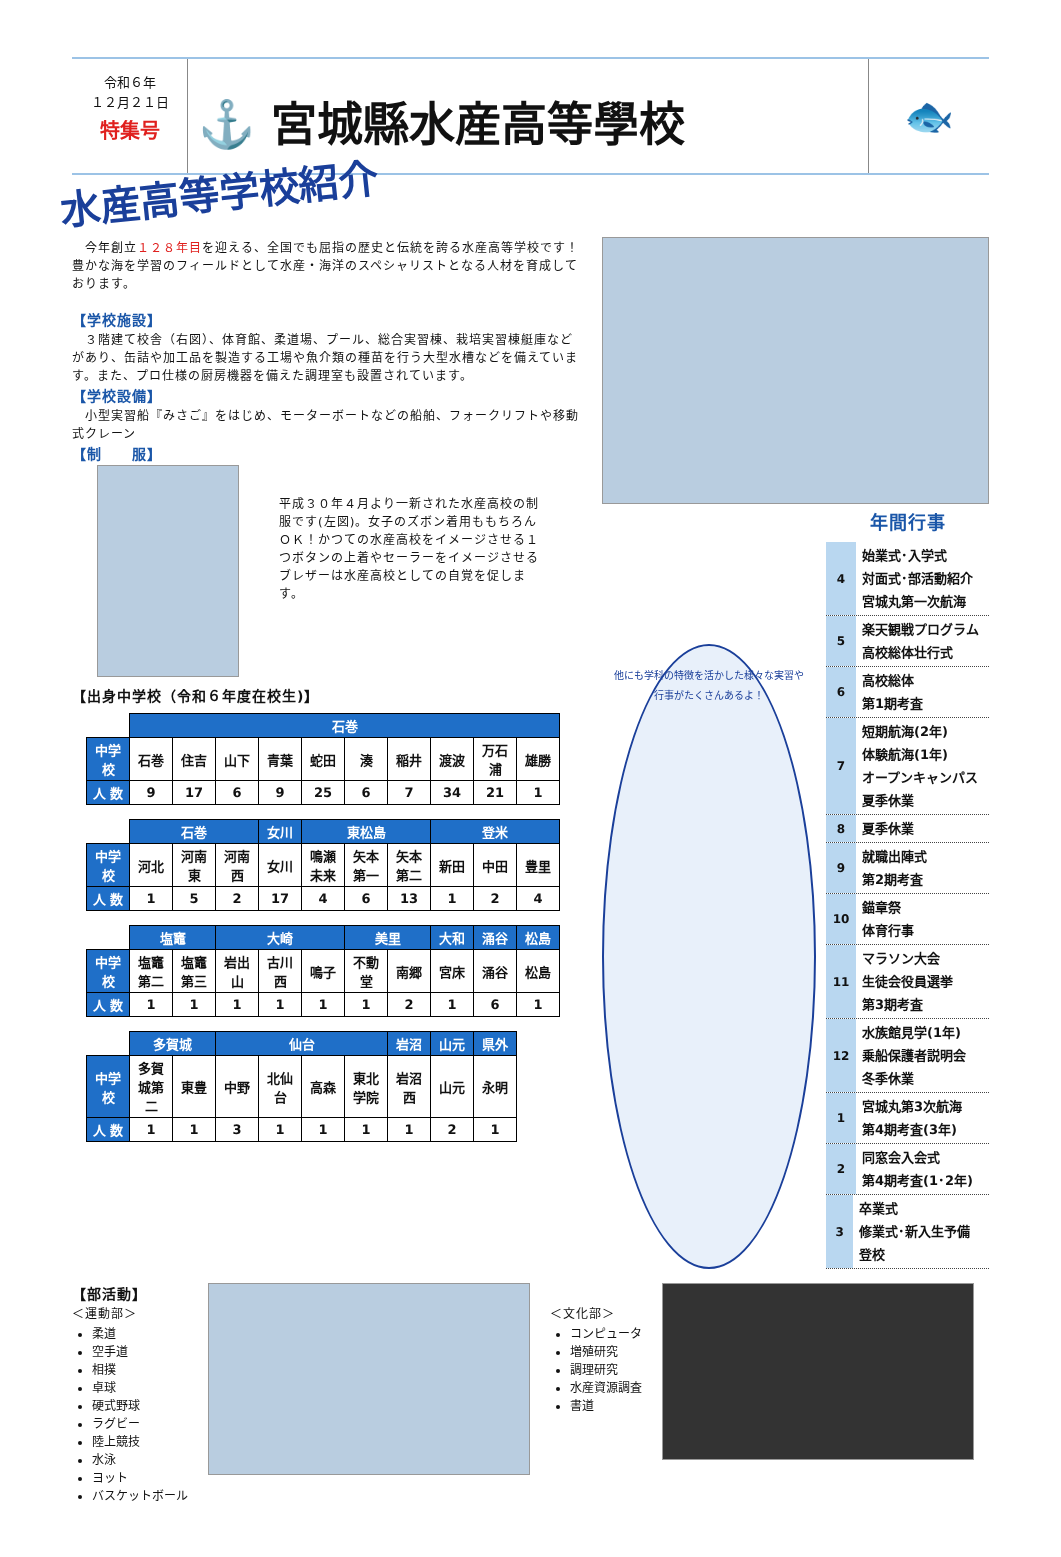令和６年
１２月２１日
特集号
⚓ 宮城縣水産高等學校
🐟
水産高等学校紹介
　今年創立１２８年目を迎える、全国でも屈指の歴史と伝統を誇る水産高等学校です！豊かな海を学習のフィールドとして水産・海洋のスペシャリストとなる人材を育成しております。
【学校施設】
　３階建て校舎（右図）、体育館、柔道場、プール、総合実習棟、栽培実習棟艇庫などがあり、缶詰や加工品を製造する工場や魚介類の種苗を行う大型水槽などを備えています。また、プロ仕様の厨房機器を備えた調理室も設置されています。
【学校設備】
　小型実習船『みさご』をはじめ、モーターボートなどの船舶、フォークリフトや移動式クレーン
【制　　服】
平成３０年４月より一新された水産高校の制服です(左図)。女子のズボン着用ももちろんＯＫ！かつての水産高校をイメージさせる１つボタンの上着やセーラーをイメージさせるブレザーは水産高校としての自覚を促します。
【出身中学校（令和６年度在校生)】
| | 石巻 | | | | | | | | | |
| 中学校 | 石巻 | 住吉 | 山下 | 青葉 | 蛇田 | 湊 | 稲井 | 渡波 | 万石浦 | 雄勝 |
| 人 数 | 9 | 17 | 6 | 9 | 25 | 6 | 7 | 34 | 21 | 1 |
| | 石巻 | | | 女川 | 東松島 | | | 登米 | | |
| 中学校 | 河北 | 河南東 | 河南西 | 女川 | 鳴瀬未来 | 矢本第一 | 矢本第二 | 新田 | 中田 | 豊里 |
| 人 数 | 1 | 5 | 2 | 17 | 4 | 6 | 13 | 1 | 2 | 4 |
| | 塩竈 | | 大崎 | | | 美里 | | 大和 | 涌谷 | 松島 |
| 中学校 | 塩竈第二 | 塩竈第三 | 岩出山 | 古川西 | 鳴子 | 不動堂 | 南郷 | 宮床 | 涌谷 | 松島 |
| 人 数 | 1 | 1 | 1 | 1 | 1 | 1 | 2 | 1 | 6 | 1 |
| | 多賀城 | | 仙台 | | | | 岩沼 | 山元 | 県外 |
| 中学校 | 多賀城第二 | 東豊 | 中野 | 北仙台 | 高森 | 東北学院 | 岩沼西 | 山元 | 永明 |
| 人 数 | 1 | 1 | 3 | 1 | 1 | 1 | 1 | 2 | 1 |
他にも学科の特徴を活かした様々な実習や行事がたくさんあるよ！
年間行事
4
始業式･入学式
対面式･部活動紹介
宮城丸第一次航海
5
楽天観戦プログラム
高校総体壮行式
6
高校総体
第1期考査
7
短期航海(2年)
体験航海(1年)
オープンキャンパス
夏季休業
8
夏季休業
9
就職出陣式
第2期考査
10
錨章祭
体育行事
11
マラソン大会
生徒会役員選挙
第3期考査
12
水族館見学(1年)
乗船保護者説明会
冬季休業
1
宮城丸第3次航海
第4期考査(3年)
2
同窓会入会式
第4期考査(1･2年)
3
卒業式
修業式･新入生予備登校
【部活動】
＜運動部＞
柔道
空手道
相撲
卓球
硬式野球
ラグビー
陸上競技
水泳
ヨット
バスケットボール
＜文化部＞
コンピュータ
増殖研究
調理研究
水産資源調査
書道